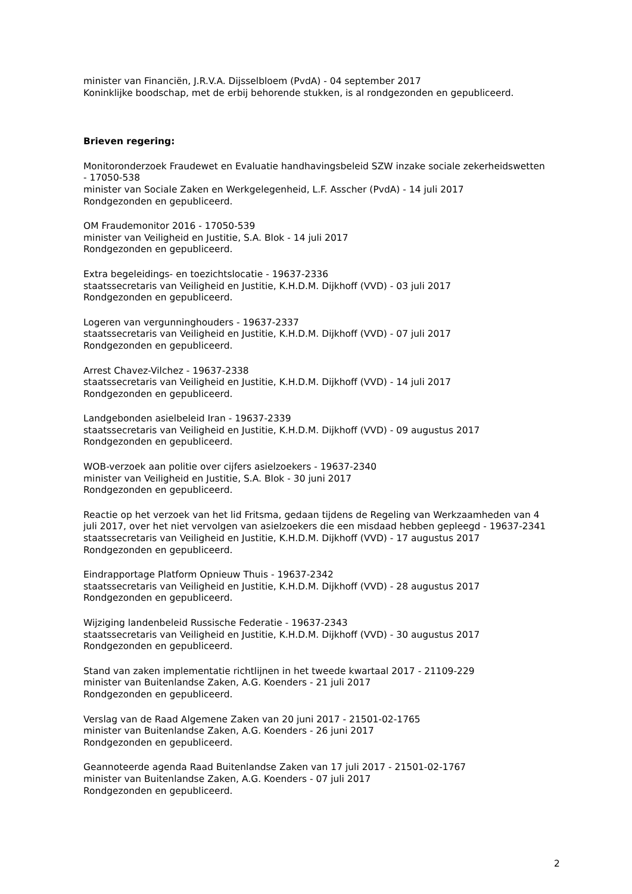minister van Financiën, J.R.V.A. Dijsselbloem (PvdA) - 04 september 2017
Koninklijke boodschap, met de erbij behorende stukken, is al rondgezonden en gepubliceerd.
Brieven regering:
Monitoronderzoek Fraudewet en Evaluatie handhavingsbeleid SZW inzake sociale zekerheidswetten - 17050-538
minister van Sociale Zaken en Werkgelegenheid, L.F. Asscher (PvdA) - 14 juli 2017
Rondgezonden en gepubliceerd.
OM Fraudemonitor 2016 - 17050-539
minister van Veiligheid en Justitie, S.A. Blok - 14 juli 2017
Rondgezonden en gepubliceerd.
Extra begeleidings- en toezichtslocatie - 19637-2336
staatssecretaris van Veiligheid en Justitie, K.H.D.M. Dijkhoff (VVD) - 03 juli 2017
Rondgezonden en gepubliceerd.
Logeren van vergunninghouders - 19637-2337
staatssecretaris van Veiligheid en Justitie, K.H.D.M. Dijkhoff (VVD) - 07 juli 2017
Rondgezonden en gepubliceerd.
Arrest Chavez-Vilchez - 19637-2338
staatssecretaris van Veiligheid en Justitie, K.H.D.M. Dijkhoff (VVD) - 14 juli 2017
Rondgezonden en gepubliceerd.
Landgebonden asielbeleid Iran - 19637-2339
staatssecretaris van Veiligheid en Justitie, K.H.D.M. Dijkhoff (VVD) - 09 augustus 2017
Rondgezonden en gepubliceerd.
WOB-verzoek aan politie over cijfers asielzoekers - 19637-2340
minister van Veiligheid en Justitie, S.A. Blok - 30 juni 2017
Rondgezonden en gepubliceerd.
Reactie op het verzoek van het lid Fritsma, gedaan tijdens de Regeling van Werkzaamheden van 4 juli 2017, over het niet vervolgen van asielzoekers die een misdaad hebben gepleegd - 19637-2341
staatssecretaris van Veiligheid en Justitie, K.H.D.M. Dijkhoff (VVD) - 17 augustus 2017
Rondgezonden en gepubliceerd.
Eindrapportage Platform Opnieuw Thuis - 19637-2342
staatssecretaris van Veiligheid en Justitie, K.H.D.M. Dijkhoff (VVD) - 28 augustus 2017
Rondgezonden en gepubliceerd.
Wijziging landenbeleid Russische Federatie - 19637-2343
staatssecretaris van Veiligheid en Justitie, K.H.D.M. Dijkhoff (VVD) - 30 augustus 2017
Rondgezonden en gepubliceerd.
Stand van zaken implementatie richtlijnen in het tweede kwartaal 2017 - 21109-229
minister van Buitenlandse Zaken, A.G. Koenders - 21 juli 2017
Rondgezonden en gepubliceerd.
Verslag van de Raad Algemene Zaken van 20 juni 2017 - 21501-02-1765
minister van Buitenlandse Zaken, A.G. Koenders - 26 juni 2017
Rondgezonden en gepubliceerd.
Geannoteerde agenda Raad Buitenlandse Zaken van 17 juli 2017 - 21501-02-1767
minister van Buitenlandse Zaken, A.G. Koenders - 07 juli 2017
Rondgezonden en gepubliceerd.
2